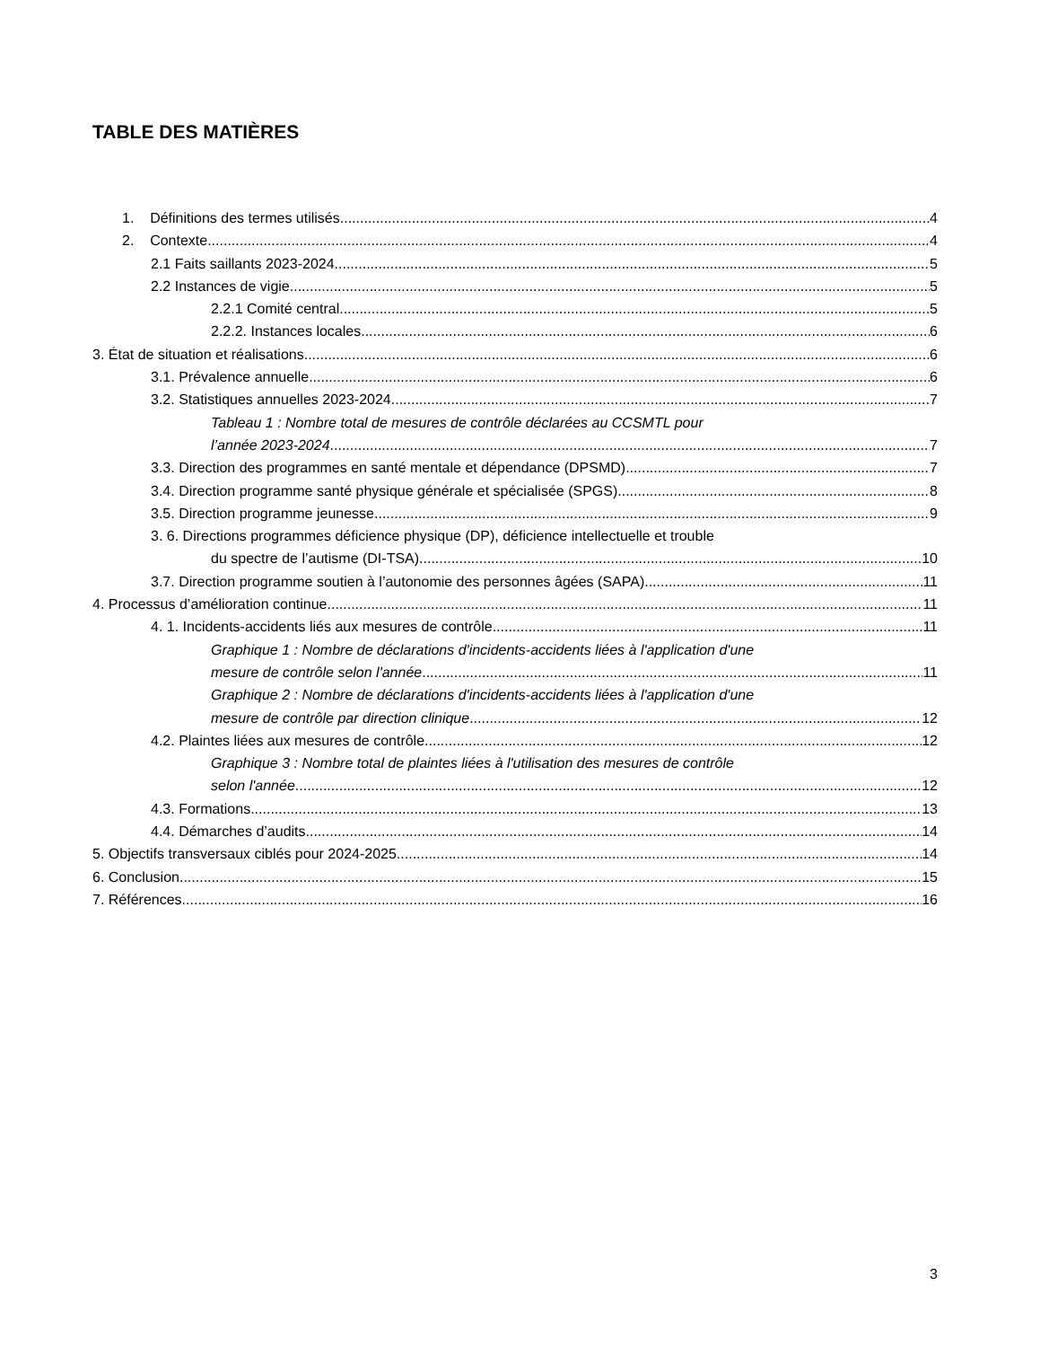TABLE DES MATIÈRES
1. Définitions des termes utilisés 4
2. Contexte 4
2.1 Faits saillants 2023-2024 5
2.2 Instances de vigie 5
2.2.1 Comité central 5
2.2.2. Instances locales 6
3. État de situation et réalisations 6
3.1. Prévalence annuelle 6
3.2. Statistiques annuelles 2023-2024 7
Tableau 1 : Nombre total de mesures de contrôle déclarées au CCSMTL pour
l’année 2023-2024 7
3.3. Direction des programmes en santé mentale et dépendance (DPSMD) 7
3.4. Direction programme santé physique générale et spécialisée (SPGS) 8
3.5. Direction programme jeunesse 9
3. 6. Directions programmes déficience physique (DP), déficience intellectuelle et trouble
du spectre de l’autisme (DI-TSA) 10
3.7. Direction programme soutien à l’autonomie des personnes âgées (SAPA) 11
4. Processus d’amélioration continue 11
4. 1. Incidents-accidents liés aux mesures de contrôle 11
Graphique 1 : Nombre de déclarations d'incidents-accidents liées à l'application d'une
mesure de contrôle selon l'année 11
Graphique 2 : Nombre de déclarations d'incidents-accidents liées à l'application d'une
mesure de contrôle par direction clinique 12
4.2. Plaintes liées aux mesures de contrôle 12
Graphique 3 : Nombre total de plaintes liées à l'utilisation des mesures de contrôle
selon l'année 12
4.3. Formations 13
4.4. Démarches d’audits 14
5. Objectifs transversaux ciblés pour 2024-2025 14
6. Conclusion 15
7. Références 16
3